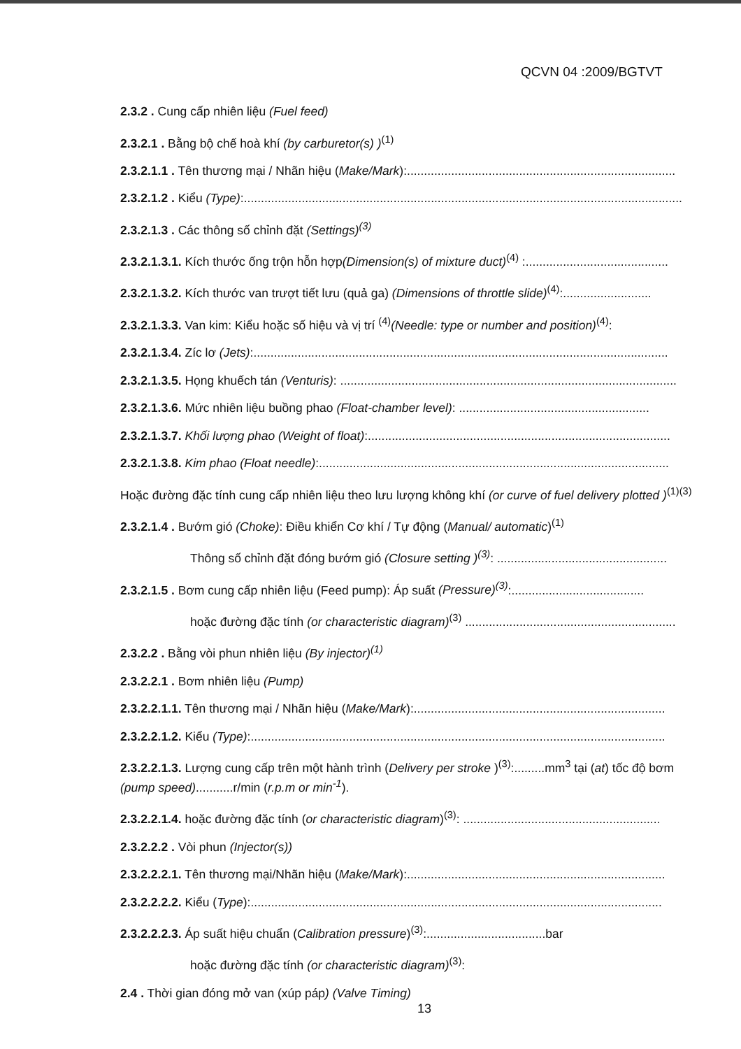QCVN 04 :2009/BGTVT
2.3.2 . Cung cấp nhiên liệu (Fuel feed)
2.3.2.1 . Bằng bộ chế hoà khí (by carburetor(s) )<sup>(1)</sup>
2.3.2.1.1 . Tên thương mại / Nhãn hiệu (Make/Mark):...............................................................................
2.3.2.1.2 . Kiểu (Type):.................................................................................................................................
2.3.2.1.3 . Các thông số chỉnh đặt (Settings)<sup>(3)</sup>
2.3.2.1.3.1. Kích thước ống trộn hỗn hợp(Dimension(s) of mixture duct)<sup>(4)</sup> :..........................................
2.3.2.1.3.2. Kích thước van trượt tiết lưu (quả ga) (Dimensions of throttle slide)<sup>(4)</sup>:..........................
2.3.2.1.3.3. Van kim: Kiểu hoặc số hiệu và vị trí <sup>(4)</sup>(Needle: type or number and position)<sup>(4)</sup>:
2.3.2.1.3.4. Zíc lơ (Jets):..........................................................................................................................
2.3.2.1.3.5. Họng khuếch tán (Venturis): ...................................................................................................
2.3.2.1.3.6. Mức nhiên liệu buồng phao (Float-chamber level): ........................................................
2.3.2.1.3.7. Khối lượng phao (Weight of float):.........................................................................................
2.3.2.1.3.8. Kim phao (Float needle):.......................................................................................................
Hoặc đường đặc tính cung cấp nhiên liệu theo lưu lượng không khí (or curve of fuel delivery plotted )<sup>(1)(3)</sup>
2.3.2.1.4 . Bướm gió (Choke): Điều khiển Cơ khí / Tự động (Manual/ automatic)<sup>(1)</sup>
Thông số chỉnh đặt đóng bướm gió (Closure setting )<sup>(3)</sup>: ..................................................
2.3.2.1.5 . Bơm cung cấp nhiên liệu (Feed pump): Áp suất (Pressure)<sup>(3)</sup>:.......................................
hoặc đường đặc tính (or characteristic diagram)<sup>(3)</sup> ..............................................................
2.3.2.2 . Bằng vòi phun nhiên liệu (By injector)<sup>(1)</sup>
2.3.2.2.1 . Bơm nhiên liệu (Pump)
2.3.2.2.1.1. Tên thương mại / Nhãn hiệu (Make/Mark):..........................................................................
2.3.2.2.1.2. Kiểu (Type):..........................................................................................................................
2.3.2.2.1.3. Lượng cung cấp trên một hành trình (Delivery per stroke )<sup>(3)</sup>:.........mm<sup>3</sup> tại (at) tốc độ bơm (pump speed)...........r/min (r.p.m or min<sup>-1</sup>).
2.3.2.2.1.4. hoặc đường đặc tính (or characteristic diagram)<sup>(3)</sup>: ..........................................................
2.3.2.2.2 . Vòi phun (Injector(s))
2.3.2.2.2.1. Tên thương mại/Nhãn hiệu (Make/Mark):............................................................................
2.3.2.2.2.2. Kiểu (Type):.........................................................................................................................
2.3.2.2.2.3. Áp suất hiệu chuẩn (Calibration pressure)<sup>(3)</sup>:...................................bar
hoặc đường đặc tính (or characteristic diagram)<sup>(3)</sup>:
2.4 . Thời gian đóng mở van (xúp páp) (Valve Timing)
13